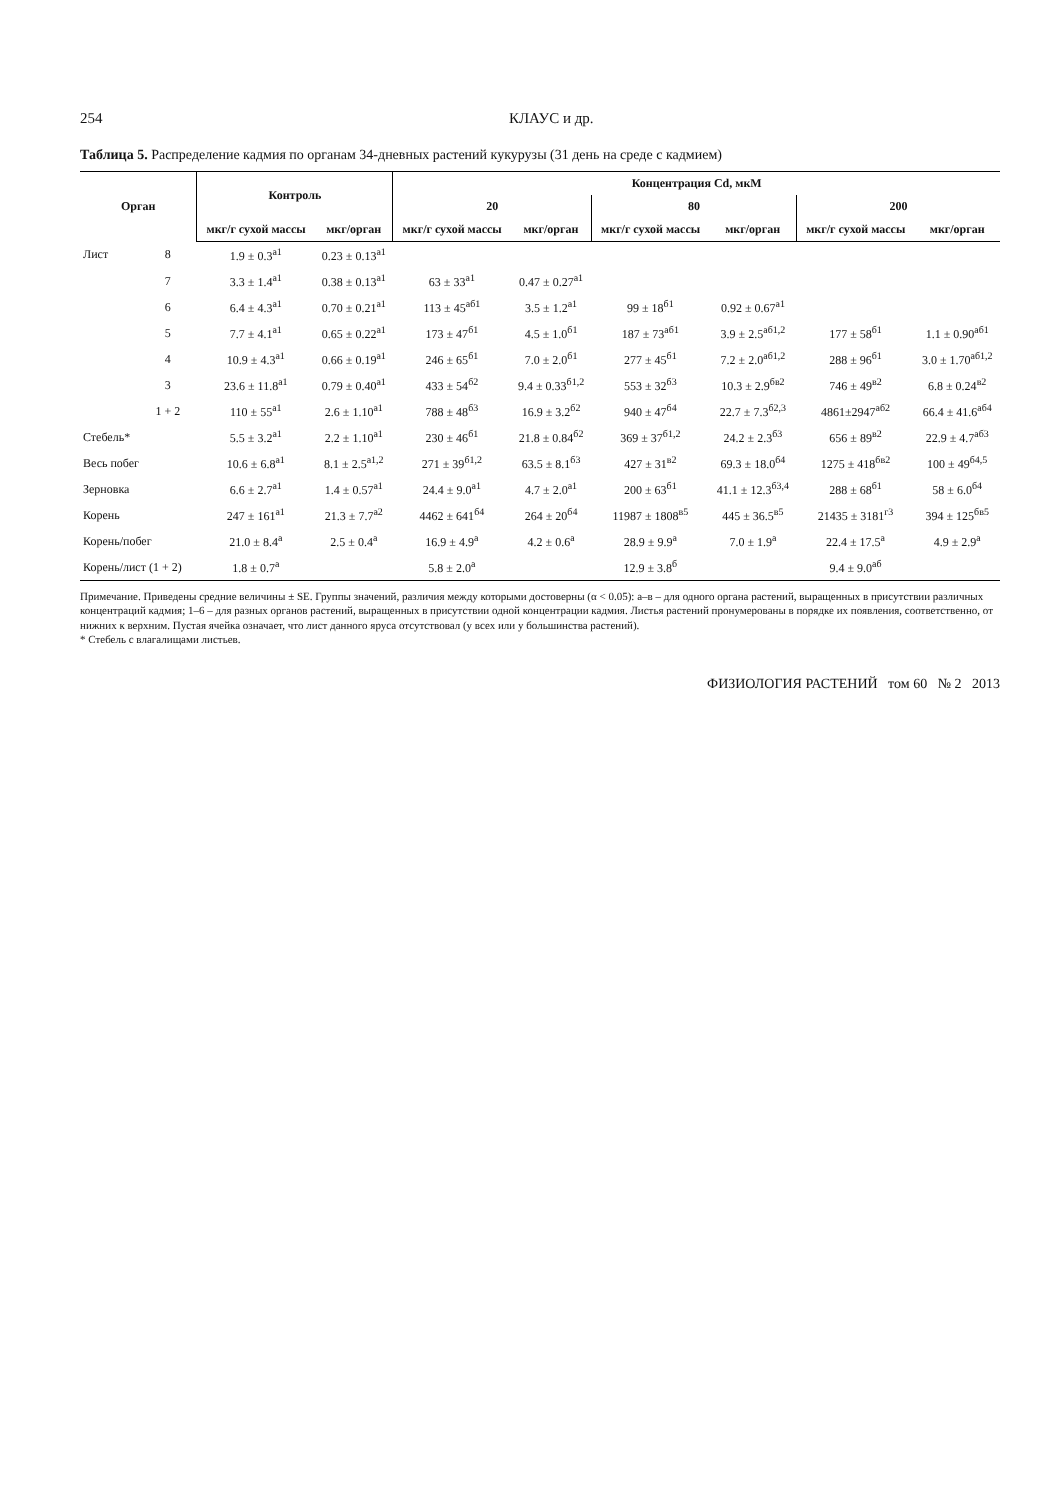254 КЛАУС и др.
Таблица 5. Распределение кадмия по органам 34-дневных растений кукурузы (31 день на среде с кадмием)
| Орган | | Контроль | | Концентрация Cd, мкМ | | | | | |
| --- | --- | --- | --- | --- | --- | --- | --- | --- | --- |
| | | | | 20 | | 80 | | 200 | |
| | | мкг/г сухой массы | мкг/орган | мкг/г сухой массы | мкг/орган | мкг/г сухой массы | мкг/орган | мкг/г сухой массы | мкг/орган |
| Лист | 8 | 1.9 ± 0.3<sup>а1</sup> | 0.23 ± 0.13<sup>а1</sup> | | | | | | |
| | 7 | 3.3 ± 1.4<sup>а1</sup> | 0.38 ± 0.13<sup>а1</sup> | 63 ± 33<sup>а1</sup> | 0.47 ± 0.27<sup>а1</sup> | | | | |
| | 6 | 6.4 ± 4.3<sup>а1</sup> | 0.70 ± 0.21<sup>а1</sup> | 113 ± 45<sup>аб1</sup> | 3.5 ± 1.2<sup>а1</sup> | 99 ± 18<sup>б1</sup> | 0.92 ± 0.67<sup>а1</sup> | | |
| | 5 | 7.7 ± 4.1<sup>а1</sup> | 0.65 ± 0.22<sup>а1</sup> | 173 ± 47<sup>б1</sup> | 4.5 ± 1.0<sup>б1</sup> | 187 ± 73<sup>аб1</sup> | 3.9 ± 2.5<sup>аб1,2</sup> | 177 ± 58<sup>б1</sup> | 1.1 ± 0.90<sup>аб1</sup> |
| | 4 | 10.9 ± 4.3<sup>а1</sup> | 0.66 ± 0.19<sup>а1</sup> | 246 ± 65<sup>б1</sup> | 7.0 ± 2.0<sup>б1</sup> | 277 ± 45<sup>б1</sup> | 7.2 ± 2.0<sup>аб1,2</sup> | 288 ± 96<sup>б1</sup> | 3.0 ± 1.70<sup>аб1,2</sup> |
| | 3 | 23.6 ± 11.8<sup>а1</sup> | 0.79 ± 0.40<sup>а1</sup> | 433 ± 54<sup>б2</sup> | 9.4 ± 0.33<sup>б1,2</sup> | 553 ± 32<sup>б3</sup> | 10.3 ± 2.9<sup>бв2</sup> | 746 ± 49<sup>в2</sup> | 6.8 ± 0.24<sup>в2</sup> |
| | 1 + 2 | 110 ± 55<sup>а1</sup> | 2.6 ± 1.10<sup>а1</sup> | 788 ± 48<sup>б3</sup> | 16.9 ± 3.2<sup>б2</sup> | 940 ± 47<sup>б4</sup> | 22.7 ± 7.3<sup>б2,3</sup> | 4861±2947<sup>аб2</sup> | 66.4 ± 41.6<sup>аб4</sup> |
| Стебель* | | 5.5 ± 3.2<sup>а1</sup> | 2.2 ± 1.10<sup>а1</sup> | 230 ± 46<sup>б1</sup> | 21.8 ± 0.84<sup>б2</sup> | 369 ± 37<sup>б1,2</sup> | 24.2 ± 2.3<sup>б3</sup> | 656 ± 89<sup>в2</sup> | 22.9 ± 4.7<sup>аб3</sup> |
| Весь побег | | 10.6 ± 6.8<sup>а1</sup> | 8.1 ± 2.5<sup>а1,2</sup> | 271 ± 39<sup>б1,2</sup> | 63.5 ± 8.1<sup>б3</sup> | 427 ± 31<sup>в2</sup> | 69.3 ± 18.0<sup>б4</sup> | 1275 ± 418<sup>бв2</sup> | 100 ± 49<sup>б4,5</sup> |
| Зерновка | | 6.6 ± 2.7<sup>а1</sup> | 1.4 ± 0.57<sup>а1</sup> | 24.4 ± 9.0<sup>а1</sup> | 4.7 ± 2.0<sup>а1</sup> | 200 ± 63<sup>б1</sup> | 41.1 ± 12.3<sup>б3,4</sup> | 288 ± 68<sup>б1</sup> | 58 ± 6.0<sup>б4</sup> |
| Корень | | 247 ± 161<sup>а1</sup> | 21.3 ± 7.7<sup>а2</sup> | 4462 ± 641<sup>б4</sup> | 264 ± 20<sup>б4</sup> | 11987 ± 1808<sup>в5</sup> | 445 ± 36.5<sup>в5</sup> | 21435 ± 3181<sup>г3</sup> | 394 ± 125<sup>бв5</sup> |
| Корень/побег | | 21.0 ± 8.4<sup>а</sup> | 2.5 ± 0.4<sup>а</sup> | 16.9 ± 4.9<sup>а</sup> | 4.2 ± 0.6<sup>а</sup> | 28.9 ± 9.9<sup>а</sup> | 7.0 ± 1.9<sup>а</sup> | 22.4 ± 17.5<sup>а</sup> | 4.9 ± 2.9<sup>а</sup> |
| Корень/лист (1 + 2) | | 1.8 ± 0.7<sup>а</sup> | | 5.8 ± 2.0<sup>а</sup> | | 12.9 ± 3.8<sup>б</sup> | | 9.4 ± 9.0<sup>аб</sup> | |
Примечание. Приведены средние величины ± SE. Группы значений, различия между которыми достоверны (α < 0.05): а–в – для одного органа растений, выращенных в присутствии различных концентраций кадмия; 1–6 – для разных органов растений, выращенных в присутствии одной концентрации кадмия. Листья растений пронумерованы в порядке их появления, соответственно, от нижних к верхним. Пустая ячейка означает, что лист данного яруса отсутствовал (у всех или у большинства растений).
* Стебель с влагалищами листьев.
ФИЗИОЛОГИЯ РАСТЕНИЙ том 60 № 2 2013